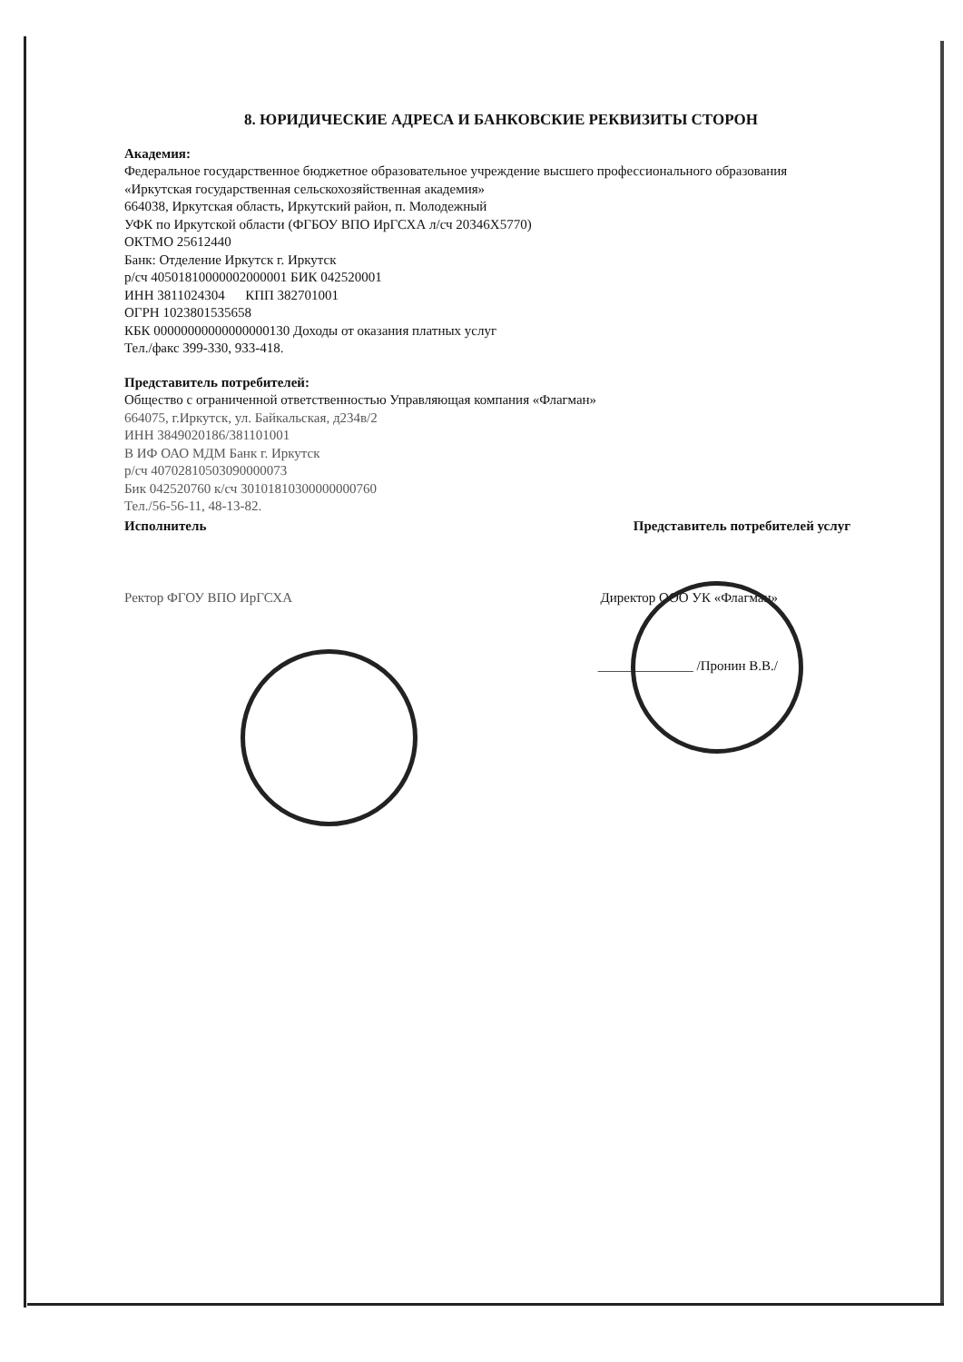8. ЮРИДИЧЕСКИЕ АДРЕСА И БАНКОВСКИЕ РЕКВИЗИТЫ СТОРОН
Академия:
Федеральное государственное бюджетное образовательное учреждение высшего профессионального образования
«Иркутская государственная сельскохозяйственная академия»
664038, Иркутская область, Иркутский район, п. Молодежный
УФК по Иркутской области (ФГБОУ ВПО ИрГСХА л/сч 20346Х5770)
ОКТМО 25612440
Банк: Отделение Иркутск г. Иркутск
р/сч 40501810000002000001 БИК 042520001
ИНН 3811024304 КПП 382701001
ОГРН 1023801535658
КБК 00000000000000000130 Доходы от оказания платных услуг
Тел./факс 399-330, 933-418.
Представитель потребителей:
Общество с ограниченной ответственностью Управляющая компания «Флагман»
664075, г.Иркутск, ул. Байкальская, д234в/2
ИНН 3849020186/381101001
В ИФ ОАО МДМ Банк г. Иркутск
р/сч 40702810503090000073
Бик 042520760 к/сч 30101810300000000760
Тел./56-56-11, 48-13-82.
Исполнитель Представитель потребителей услуг
Ректор ФГОУ ВПО ИрГСХА Директор ООО УК «Флагман»
______________ /Пронин В.В./